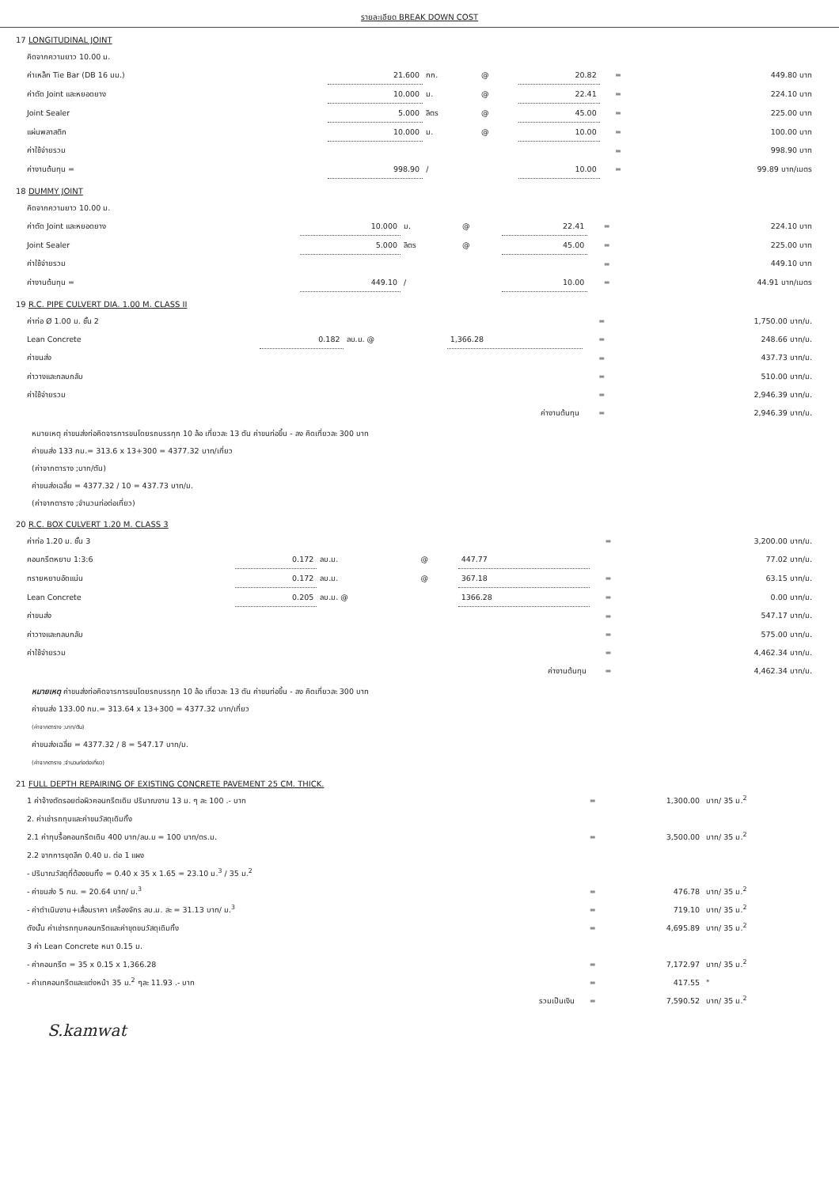รายละเอียด BREAK DOWN COST
17 LONGITUDINAL JOINT
| คิดจากความยาว 10.00 ม. | | | | | | |
| ค่าเหล็ก Tie Bar (DB 16 มม.) | 21.600 | กก. | @ | 20.82 | = | 449.80 บาท |
| ค่าตัด Joint และหยอดยาง | 10.000 | ม. | @ | 22.41 | = | 224.10 บาท |
| Joint Sealer | 5.000 | ลิตร | @ | 45.00 | = | 225.00 บาท |
| แผ่นพลาสติก | 10.000 | ม. | @ | 10.00 | = | 100.00 บาท |
| ค่าใช้จ่ายรวม | | | | | = | 998.90 บาท |
| ค่างานต้นทุน = | 998.90 | / | | 10.00 | = | 99.89 บาท/เมตร |
18 DUMMY JOINT
| คิดจากความยาว 10.00 ม. | | | | | | |
| ค่าตัด Joint และหยอดยาง | 10.000 | ม. | @ | 22.41 | = | 224.10 บาท |
| Joint Sealer | 5.000 | ลิตร | @ | 45.00 | = | 225.00 บาท |
| ค่าใช้จ่ายรวม | | | | | = | 449.10 บาท |
| ค่างานต้นทุน = | 449.10 | / | | 10.00 | = | 44.91 บาท/เมตร |
19 R.C. PIPE CULVERT DIA. 1.00 M. CLASS II
| ค่าท่อ Ø 1.00 ม. ชั้น 2 | | | | = | 1,750.00 บาท/ม. |
| Lean Concrete | 0.182 | ลบ.ม. @ | 1,366.28 | = | 248.66 บาท/ม. |
| ค่าขนส่ง | | | | = | 437.73 บาท/ม. |
| ค่าวางและกลบกลับ | | | | = | 510.00 บาท/ม. |
| ค่าใช้จ่ายรวม | | | | = | 2,946.39 บาท/ม. |
| | | | ค่างานต้นทุน | = | 2,946.39 บาท/ม. |
หมายเหตุ ค่าขนส่งท่อคิดจารการขนโดยรถบรรทุก 10 ล้อ เที่ยวละ 13 ตัน ค่าขนท่อขึ้น - ลง คิดเที่ยวละ 300 บาท
ค่าขนส่ง 133 กม.= 313.6 x 13+300 = 4377.32 บาท/เที่ยว
(ค่าจากตาราง ;บาท/ตัน)
ค่าขนส่งเฉลี่ย = 4377.32 / 10 = 437.73 บาท/ม.
(ค่าจากตาราง ;จำนวนท่อต่อเที่ยว)
20 R.C. BOX CULVERT 1.20 M. CLASS 3
| ค่าท่อ 1.20 ม. ชั้น 3 | | | | | = | 3,200.00 บาท/ม. |
| คอนกรีตหยาบ 1:3:6 | 0.172 | ลบ.ม. | @ | 447.77 | | 77.02 บาท/ม. |
| ทรายหยาบอัดแน่น | 0.172 | ลบ.ม. | @ | 367.18 | = | 63.15 บาท/ม. |
| Lean Concrete | 0.205 | ลบ.ม. @ | | 1366.28 | = | 0.00 บาท/ม. |
| ค่าขนส่ง | | | | | = | 547.17 บาท/ม. |
| ค่าวางและกลบกลับ | | | | | = | 575.00 บาท/ม. |
| ค่าใช้จ่ายรวม | | | | | = | 4,462.34 บาท/ม. |
| | | | | ค่างานต้นทุน | = | 4,462.34 บาท/ม. |
หมายเหตุ ค่าขนส่งท่อคิดจารการขนโดยรถบรรทุก 10 ล้อ เที่ยวละ 13 ตัน ค่าขนท่อขึ้น - ลง คิดเที่ยวละ 300 บาท
ค่าขนส่ง 133.00 กม.= 313.64 x 13+300 = 4377.32 บาท/เที่ยว
(ค่าจากตาราง ;บาท/ตัน)
ค่าขนส่งเฉลี่ย = 4377.32 / 8 = 547.17 บาท/ม.
(ค่าจากตาราง ;จำนวนท่อต่อเที่ยว)
21 FULL DEPTH REPAIRING OF EXISTING CONCRETE PAVEMENT 25 CM. THICK.
| 1 ค่าจ้างตัดรอยต่อผิวคอนกรีตเดิม ปริมาณงาน 13 ม. ๆ ละ 100 .- บาท | = | 1,300.00 | บาท/ 35 ม.<sup>2</sup> |
| 2. ค่าเช่ารถทุบและค่าขนวัสดุเดิมทิ้ง | | | |
| 2.1 ค่าทุบรื้อคอนกรีตเดิม 400 บาท/ลบ.ม = 100 บาท/ตร.ม. | = | 3,500.00 | บาท/ 35 ม.<sup>2</sup> |
| 2.2 จากการขุดลึก 0.40 ม. ต่อ 1 แผง | | | |
| - ปริมาณวัสดุที่ต้องขนทิ้ง = 0.40 x 35 x 1.65 = 23.10 ม.<sup>3</sup> / 35 ม.<sup>2</sup> | | | |
| - ค่าขนส่ง 5 กม. = 20.64 บาท/ ม.<sup>3</sup> | = | 476.78 | บาท/ 35 ม.<sup>2</sup> |
| - ค่าดำเนินงาน+เสื่อมราคา เครื่องจักร ลบ.ม. ละ = 31.13 บาท/ ม.<sup>3</sup> | = | 719.10 | บาท/ 35 ม.<sup>2</sup> |
| ดังนั้น ค่าเช่ารถทุบคอนกรีตและค่าขุดขนวัสดุเดิมทิ้ง | = | 4,695.89 | บาท/ 35 ม.<sup>2</sup> |
| 3 ค่า Lean Concrete หนา 0.15 ม. | | | |
| - ค่าคอนกรีต = 35 x 0.15 x 1,366.28 | = | 7,172.97 | บาท/ 35 ม.<sup>2</sup> |
| - ค่าเทคอนกรีตและแต่งหน้า 35 ม.<sup>2</sup> ๆละ 11.93 .- บาท | = | 417.55 | " |
| รวมเป็นเงิน | = | 7,590.52 | บาท/ 35 ม.<sup>2</sup> |
S.kamwat